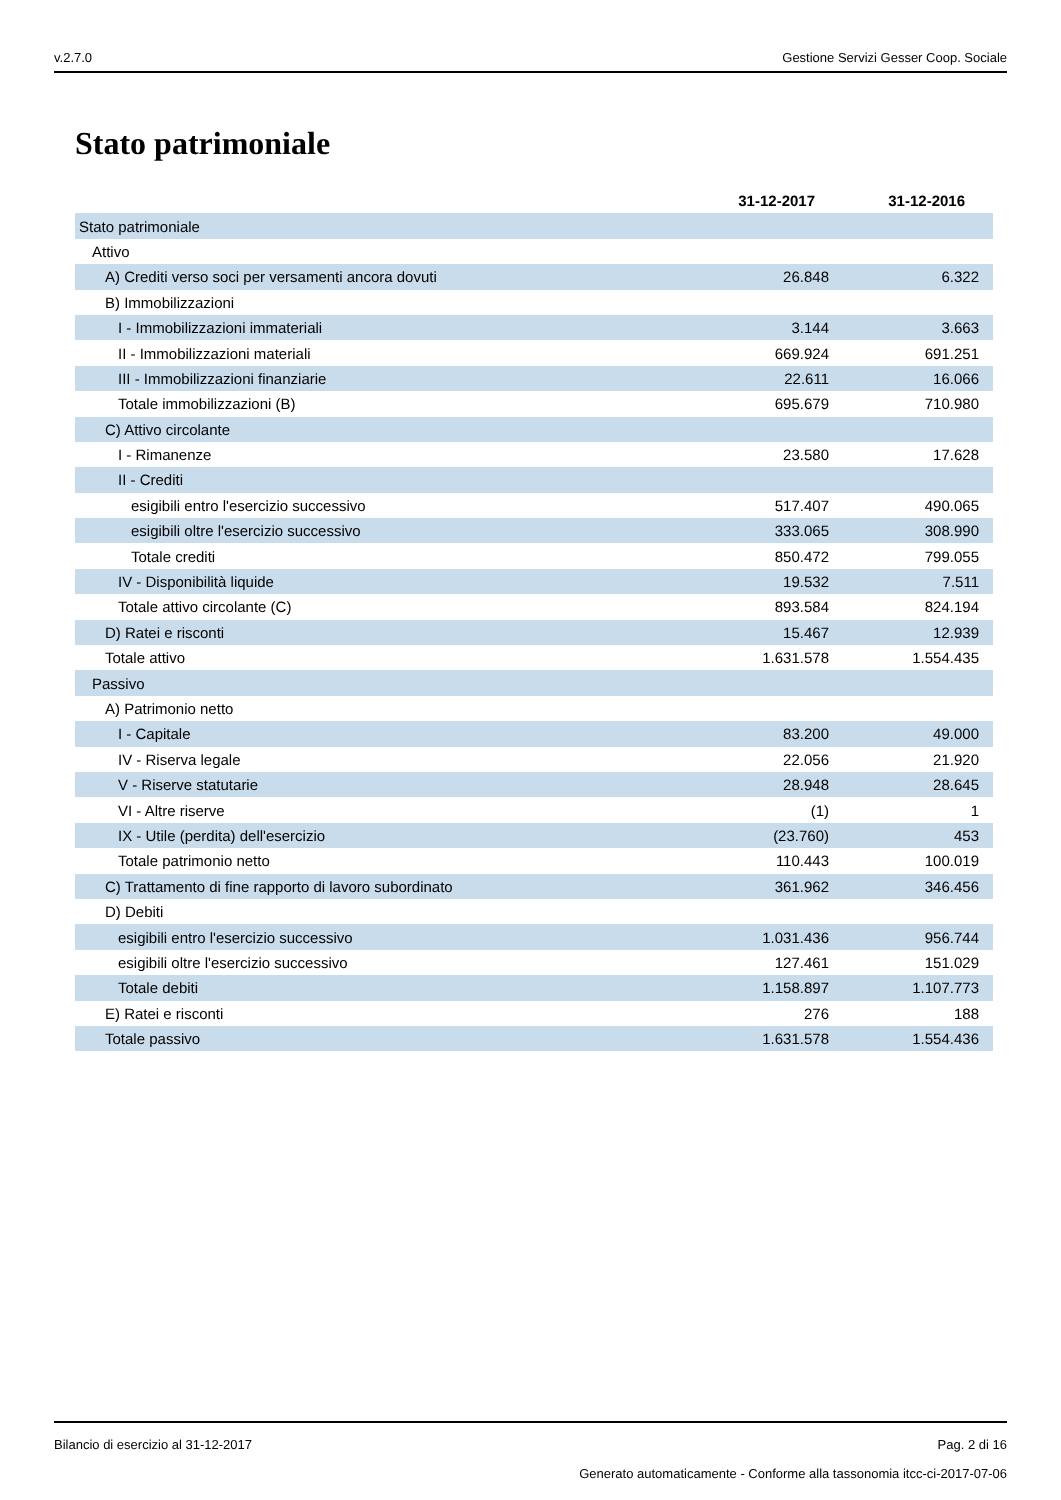v.2.7.0 Gestione Servizi Gesser Coop. Sociale
Stato patrimoniale
| | 31-12-2017 | 31-12-2016 |
| Stato patrimoniale | | |
| Attivo | | |
| A) Crediti verso soci per versamenti ancora dovuti | 26.848 | 6.322 |
| B) Immobilizzazioni | | |
| I - Immobilizzazioni immateriali | 3.144 | 3.663 |
| II - Immobilizzazioni materiali | 669.924 | 691.251 |
| III - Immobilizzazioni finanziarie | 22.611 | 16.066 |
| Totale immobilizzazioni (B) | 695.679 | 710.980 |
| C) Attivo circolante | | |
| I - Rimanenze | 23.580 | 17.628 |
| II - Crediti | | |
| esigibili entro l'esercizio successivo | 517.407 | 490.065 |
| esigibili oltre l'esercizio successivo | 333.065 | 308.990 |
| Totale crediti | 850.472 | 799.055 |
| IV - Disponibilità liquide | 19.532 | 7.511 |
| Totale attivo circolante (C) | 893.584 | 824.194 |
| D) Ratei e risconti | 15.467 | 12.939 |
| Totale attivo | 1.631.578 | 1.554.435 |
| Passivo | | |
| A) Patrimonio netto | | |
| I - Capitale | 83.200 | 49.000 |
| IV - Riserva legale | 22.056 | 21.920 |
| V - Riserve statutarie | 28.948 | 28.645 |
| VI - Altre riserve | (1) | 1 |
| IX - Utile (perdita) dell'esercizio | (23.760) | 453 |
| Totale patrimonio netto | 110.443 | 100.019 |
| C) Trattamento di fine rapporto di lavoro subordinato | 361.962 | 346.456 |
| D) Debiti | | |
| esigibili entro l'esercizio successivo | 1.031.436 | 956.744 |
| esigibili oltre l'esercizio successivo | 127.461 | 151.029 |
| Totale debiti | 1.158.897 | 1.107.773 |
| E) Ratei e risconti | 276 | 188 |
| Totale passivo | 1.631.578 | 1.554.436 |
Bilancio di esercizio al 31-12-2017 Pag. 2 di 16
Generato automaticamente - Conforme alla tassonomia itcc-ci-2017-07-06